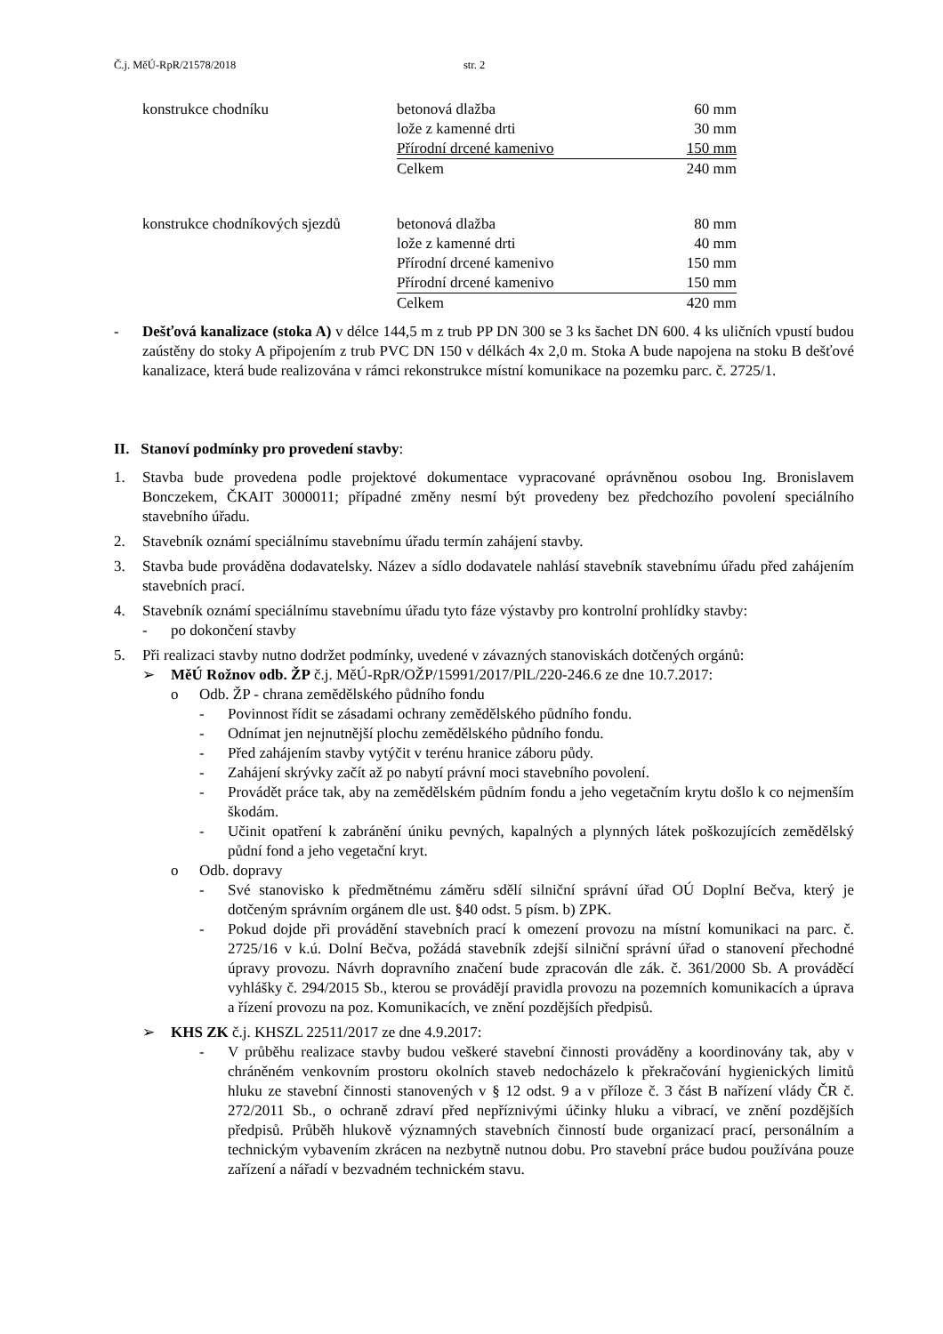Č.j. MěÚ-RpR/21578/2018 str. 2
| konstrukce chodníku | betonová dlažba | 60 mm |
| | lože z kamenné drti | 30 mm |
| | Přírodní drcené kamenivo | 150 mm |
| | Celkem | 240 mm |
| konstrukce chodníkových sjezdů | betonová dlažba | 80 mm |
| | lože z kamenné drti | 40 mm |
| | Přírodní drcené kamenivo | 150 mm |
| | Přírodní drcené kamenivo | 150 mm |
| | Celkem | 420 mm |
- Dešťová kanalizace (stoka A) v délce 144,5 m z trub PP DN 300 se 3 ks šachet DN 600. 4 ks uličních vpustí budou zaústěny do stoky A připojením z trub PVC DN 150 v délkách 4x 2,0 m. Stoka A bude napojena na stoku B dešťové kanalizace, která bude realizována v rámci rekonstrukce místní komunikace na pozemku parc. č. 2725/1.
II. Stanoví podmínky pro provedení stavby:
1. Stavba bude provedena podle projektové dokumentace vypracované oprávněnou osobou Ing. Bronislavem Bonczekem, ČKAIT 3000011; případné změny nesmí být provedeny bez předchozího povolení speciálního stavebního úřadu.
2. Stavebník oznámí speciálnímu stavebnímu úřadu termín zahájení stavby.
3. Stavba bude prováděna dodavatelsky. Název a sídlo dodavatele nahlásí stavebník stavebnímu úřadu před zahájením stavebních prací.
4. Stavebník oznámí speciálnímu stavebnímu úřadu tyto fáze výstavby pro kontrolní prohlídky stavby:
- po dokončení stavby
5. Při realizaci stavby nutno dodržet podmínky, uvedené v závazných stanoviskách dotčených orgánů:
➢ MěÚ Rožnov odb. ŽP č.j. MěÚ-RpR/OŽP/15991/2017/PlL/220-246.6 ze dne 10.7.2017:
o Odb. ŽP - chrana zemědělského půdního fondu
- Povinnost řídit se zásadami ochrany zemědělského půdního fondu.
- Odnímat jen nejnutnější plochu zemědělského půdního fondu.
- Před zahájením stavby vytýčit v terénu hranice záboru půdy.
- Zahájení skrývky začít až po nabytí právní moci stavebního povolení.
- Provádět práce tak, aby na zemědělském půdním fondu a jeho vegetačním krytu došlo k co nejmenším škodám.
- Učinit opatření k zabránění úniku pevných, kapalných a plynných látek poškozujících zemědělský půdní fond a jeho vegetační kryt.
o Odb. dopravy
- Své stanovisko k předmětnému záměru sdělí silniční správní úřad OÚ Doplní Bečva, který je dotčeným správním orgánem dle ust. §40 odst. 5 písm. b) ZPK.
- Pokud dojde při provádění stavebních prací k omezení provozu na místní komunikaci na parc. č. 2725/16 v k.ú. Dolní Bečva, požádá stavebník zdejší silniční správní úřad o stanovení přechodné úpravy provozu. Návrh dopravního značení bude zpracován dle zák. č. 361/2000 Sb. A prováděcí vyhlášky č. 294/2015 Sb., kterou se provádějí pravidla provozu na pozemních komunikacích a úprava a řízení provozu na poz. Komunikacích, ve znění pozdějších předpisů.
➢ KHS ZK č.j. KHSZL 22511/2017 ze dne 4.9.2017:
- V průběhu realizace stavby budou veškeré stavební činnosti prováděny a koordinovány tak, aby v chráněném venkovním prostoru okolních staveb nedocházelo k překračování hygienických limitů hluku ze stavební činnosti stanovených v § 12 odst. 9 a v příloze č. 3 část B nařízení vlády ČR č. 272/2011 Sb., o ochraně zdraví před nepříznivými účinky hluku a vibrací, ve znění pozdějších předpisů. Průběh hlukově významných stavebních činností bude organizací prací, personálním a technickým vybavením zkrácen na nezbytně nutnou dobu. Pro stavební práce budou používána pouze zařízení a nářadí v bezvadném technickém stavu.